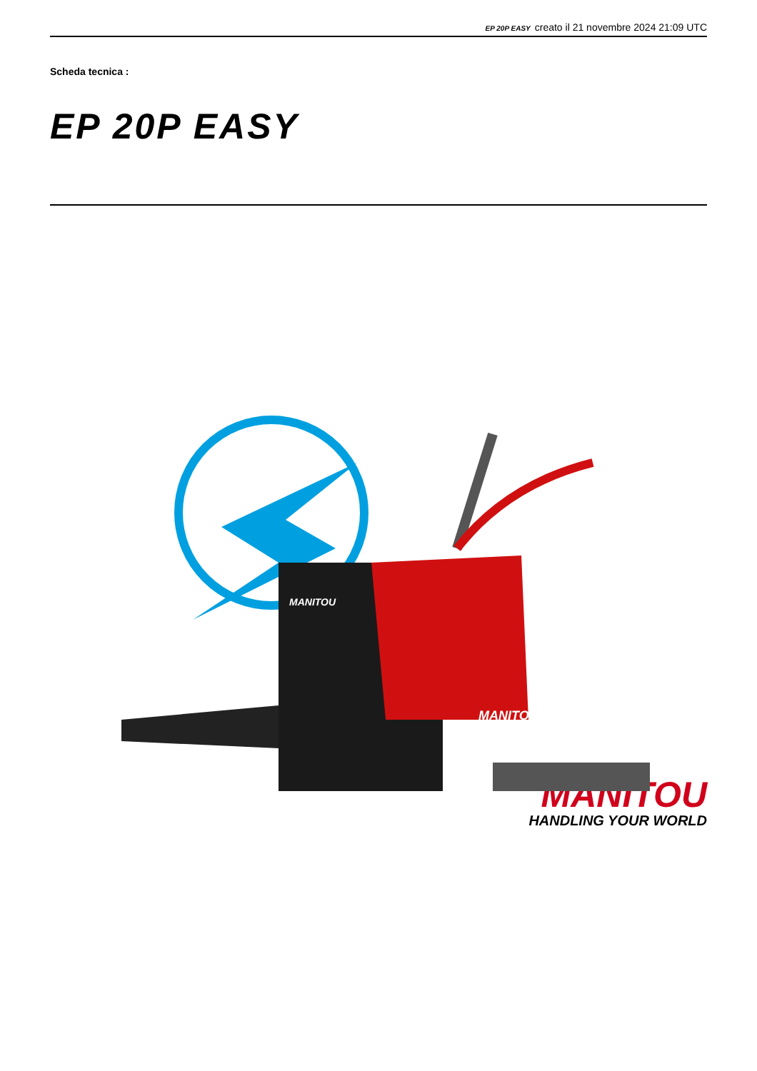EP 20P EASY creato il 21 novembre 2024 21:09 UTC
Scheda tecnica :
EP 20P EASY
MANITOU
MANITOU
MANITOU
HANDLING YOUR WORLD